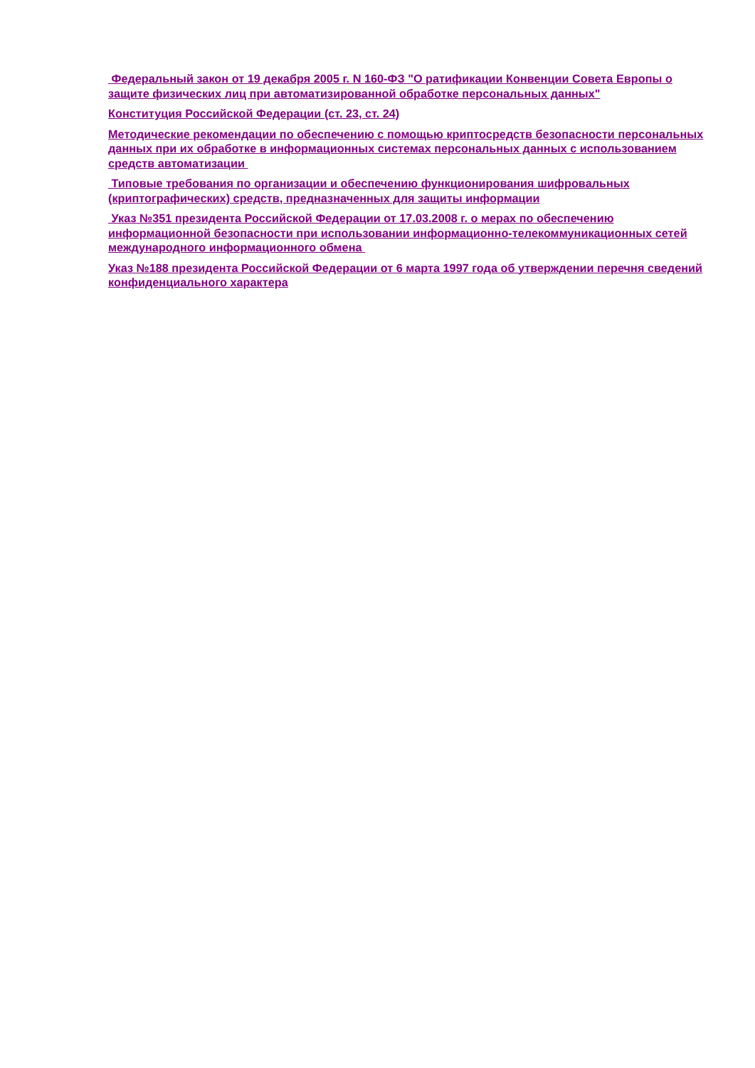Федеральный закон от 19 декабря 2005 г. N 160-ФЗ "О ратификации Конвенции Совета Европы о защите физических лиц при автоматизированной обработке персональных данных"
Конституция Российской Федерации (ст. 23, ст. 24)
Методические рекомендации по обеспечению с помощью криптосредств безопасности персональных данных при их обработке в информационных системах персональных данных с использованием средств автоматизации
Типовые требования по организации и обеспечению функционирования шифровальных (криптографических) средств, предназначенных для защиты информации
Указ №351 президента Российской Федерации от 17.03.2008 г. о мерах по обеспечению информационной безопасности при использовании информационно-телекоммуникационных сетей международного информационного обмена
Указ №188 президента Российской Федерации от 6 марта 1997 года об утверждении перечня сведений конфиденциального характера